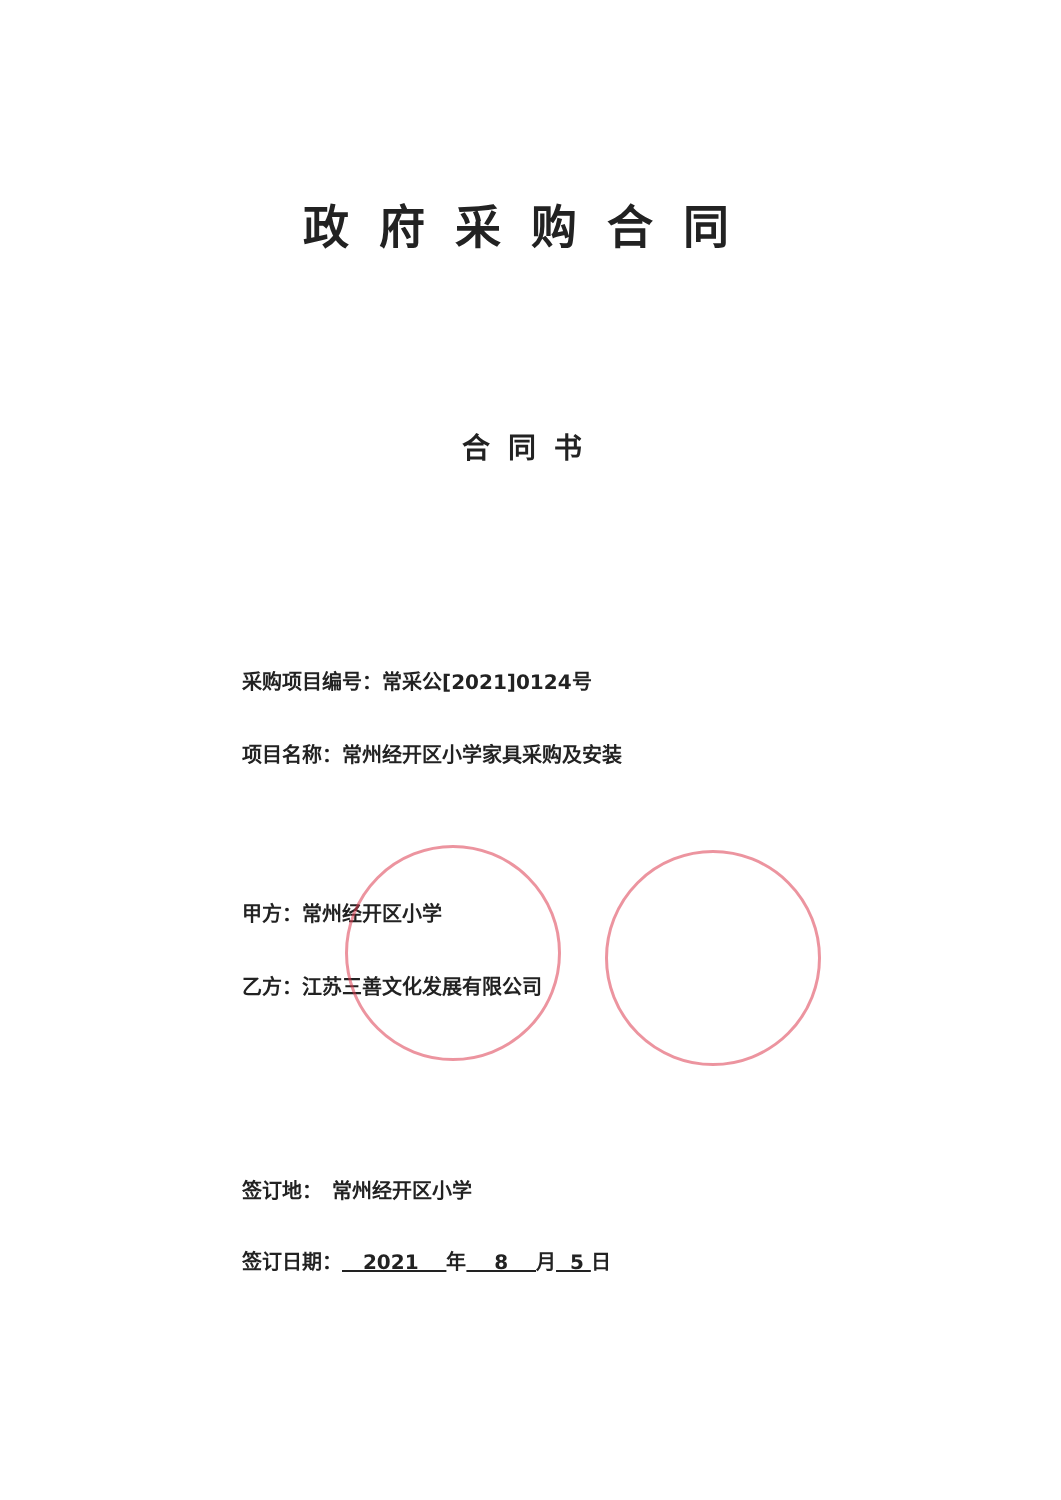政府采购合同
合同书
采购项目编号：常采公[2021]0124号
项目名称：常州经开区小学家具采购及安装
甲方：常州经开区小学
乙方：江苏三善文化发展有限公司
签订地：　常州经开区小学
签订日期： 2021 年 8 月 5 日